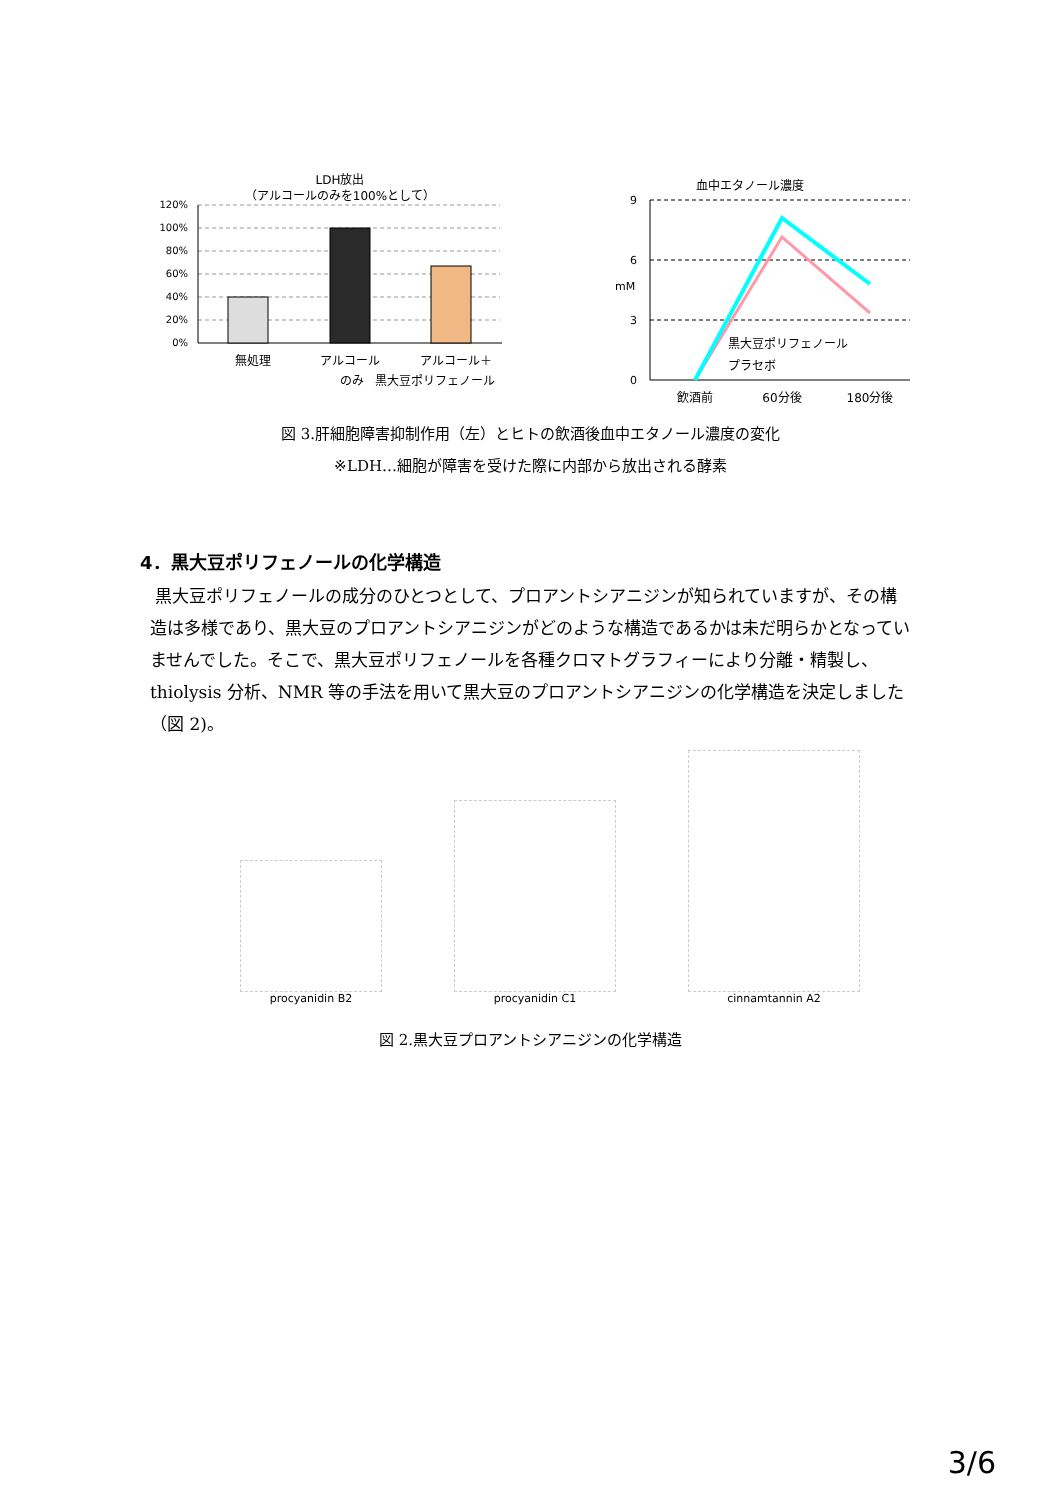LDH放出
（アルコールのみを100%として）
120%
100%
80%
60%
40%
20%
0%
無処理
アルコール
のみ
アルコール＋
黒大豆ポリフェノール
血中エタノール濃度
9
6
3
0
mM
黒大豆ポリフェノール
プラセボ
飲酒前
60分後
180分後
図 3.肝細胞障害抑制作用（左）とヒトの飲酒後血中エタノール濃度の変化
※LDH…細胞が障害を受けた際に内部から放出される酵素
4．黒大豆ポリフェノールの化学構造
黒大豆ポリフェノールの成分のひとつとして、プロアントシアニジンが知られていますが、その構造は多様であり、黒大豆のプロアントシアニジンがどのような構造であるかは未だ明らかとなっていませんでした。そこで、黒大豆ポリフェノールを各種クロマトグラフィーにより分離・精製し、thiolysis 分析、NMR 等の手法を用いて黒大豆のプロアントシアニジンの化学構造を決定しました（図 2)。
procyanidin B2
procyanidin C1
cinnamtannin A2
図 2.黒大豆プロアントシアニジンの化学構造
3/6